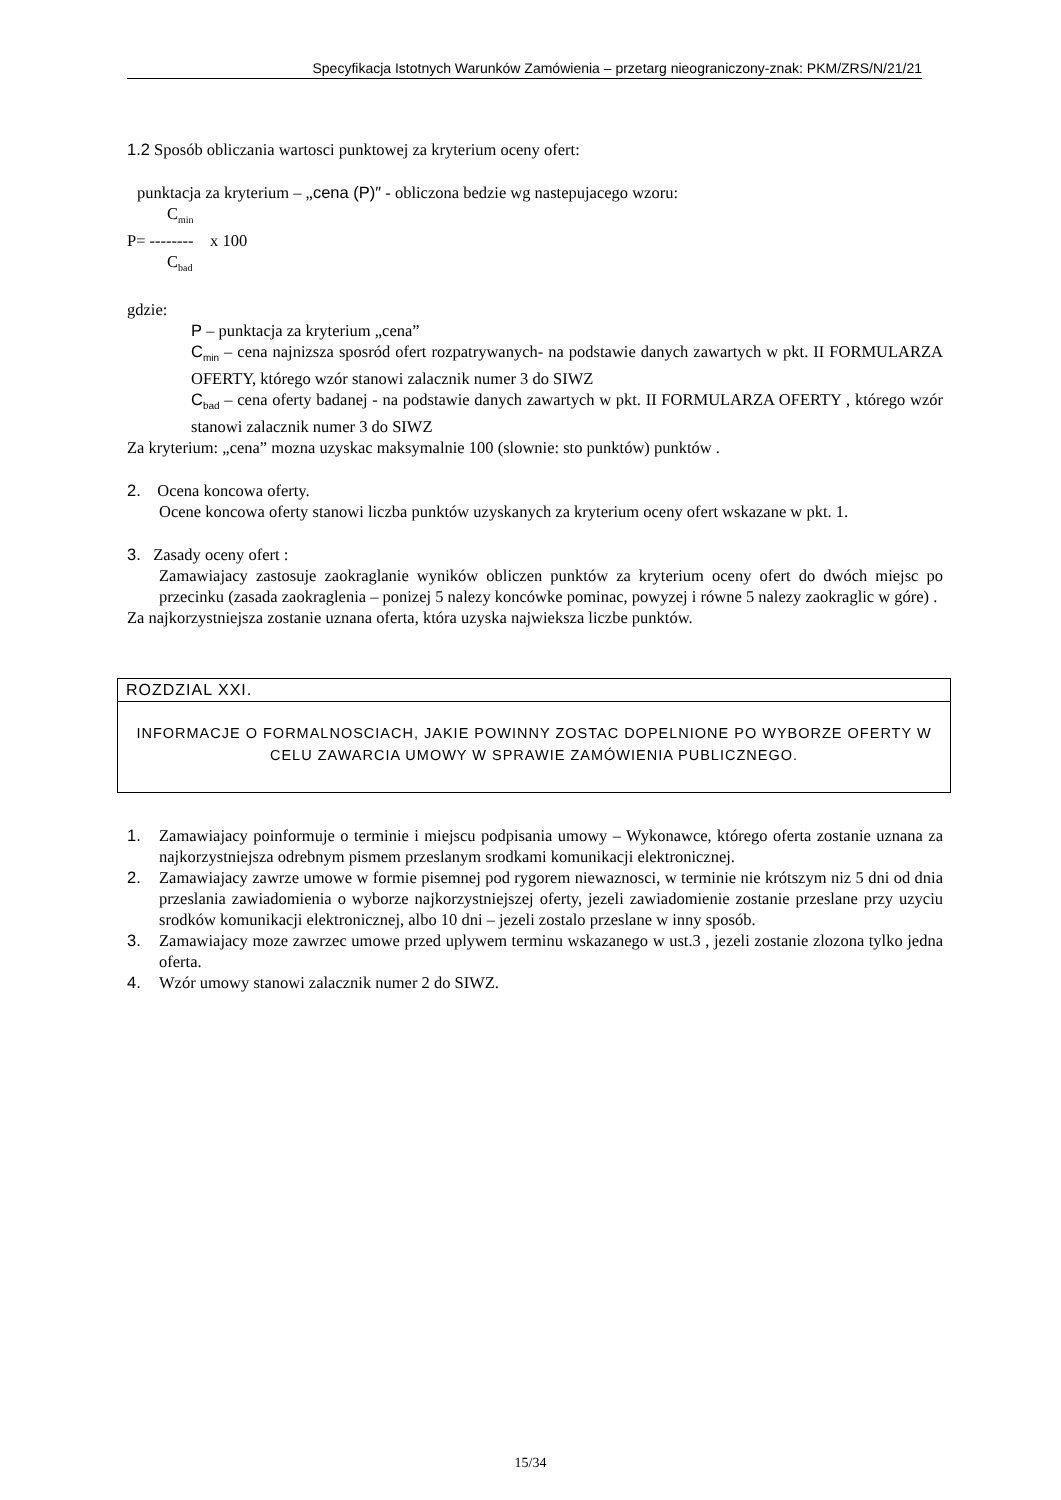Specyfikacja Istotnych Warunków Zamówienia – przetarg nieograniczony-znak: PKM/ZRS/N/21/21
1.2 Sposób obliczania wartosci punktowej za kryterium oceny ofert:
punktacja za kryterium – „cena (P)″ - obliczona bedzie wg nastepujacego wzoru:
C<sub>min</sub>
P= -------- x 100
C<sub>bad</sub>
gdzie:
P – punktacja za kryterium „cena”
C<sub>min</sub> – cena najnizsza sposród ofert rozpatrywanych- na podstawie danych zawartych w pkt. II FORMULARZA OFERTY, którego wzór stanowi zalacznik numer 3 do SIWZ
C<sub>bad</sub> – cena oferty badanej - na podstawie danych zawartych w pkt. II FORMULARZA OFERTY , którego wzór stanowi zalacznik numer 3 do SIWZ
Za kryterium: „cena” mozna uzyskac maksymalnie 100 (slownie: sto punktów) punktów .
2. Ocena koncowa oferty.
Ocene koncowa oferty stanowi liczba punktów uzyskanych za kryterium oceny ofert wskazane w pkt. 1.
3. Zasady oceny ofert :
Zamawiajacy zastosuje zaokraglanie wyników obliczen punktów za kryterium oceny ofert do dwóch miejsc po przecinku (zasada zaokraglenia – ponizej 5 nalezy koncówke pominac, powyzej i równe 5 nalezy zaokraglic w góre) .
Za najkorzystniejsza zostanie uznana oferta, która uzyska najwieksza liczbe punktów.
ROZDZIAL XXI.
INFORMACJE O FORMALNOSCIACH, JAKIE POWINNY ZOSTAC DOPELNIONE PO WYBORZE OFERTY W CELU ZAWARCIA UMOWY W SPRAWIE ZAMÓWIENIA PUBLICZNEGO.
1. Zamawiajacy poinformuje o terminie i miejscu podpisania umowy – Wykonawce, którego oferta zostanie uznana za najkorzystniejsza odrebnym pismem przeslanym srodkami komunikacji elektronicznej.
2. Zamawiajacy zawrze umowe w formie pisemnej pod rygorem niewaznosci, w terminie nie krótszym niz 5 dni od dnia przeslania zawiadomienia o wyborze najkorzystniejszej oferty, jezeli zawiadomienie zostanie przeslane przy uzyciu srodków komunikacji elektronicznej, albo 10 dni – jezeli zostalo przeslane w inny sposób.
3. Zamawiajacy moze zawrzec umowe przed uplywem terminu wskazanego w ust.3 , jezeli zostanie zlozona tylko jedna oferta.
4. Wzór umowy stanowi zalacznik numer 2 do SIWZ.
15/34